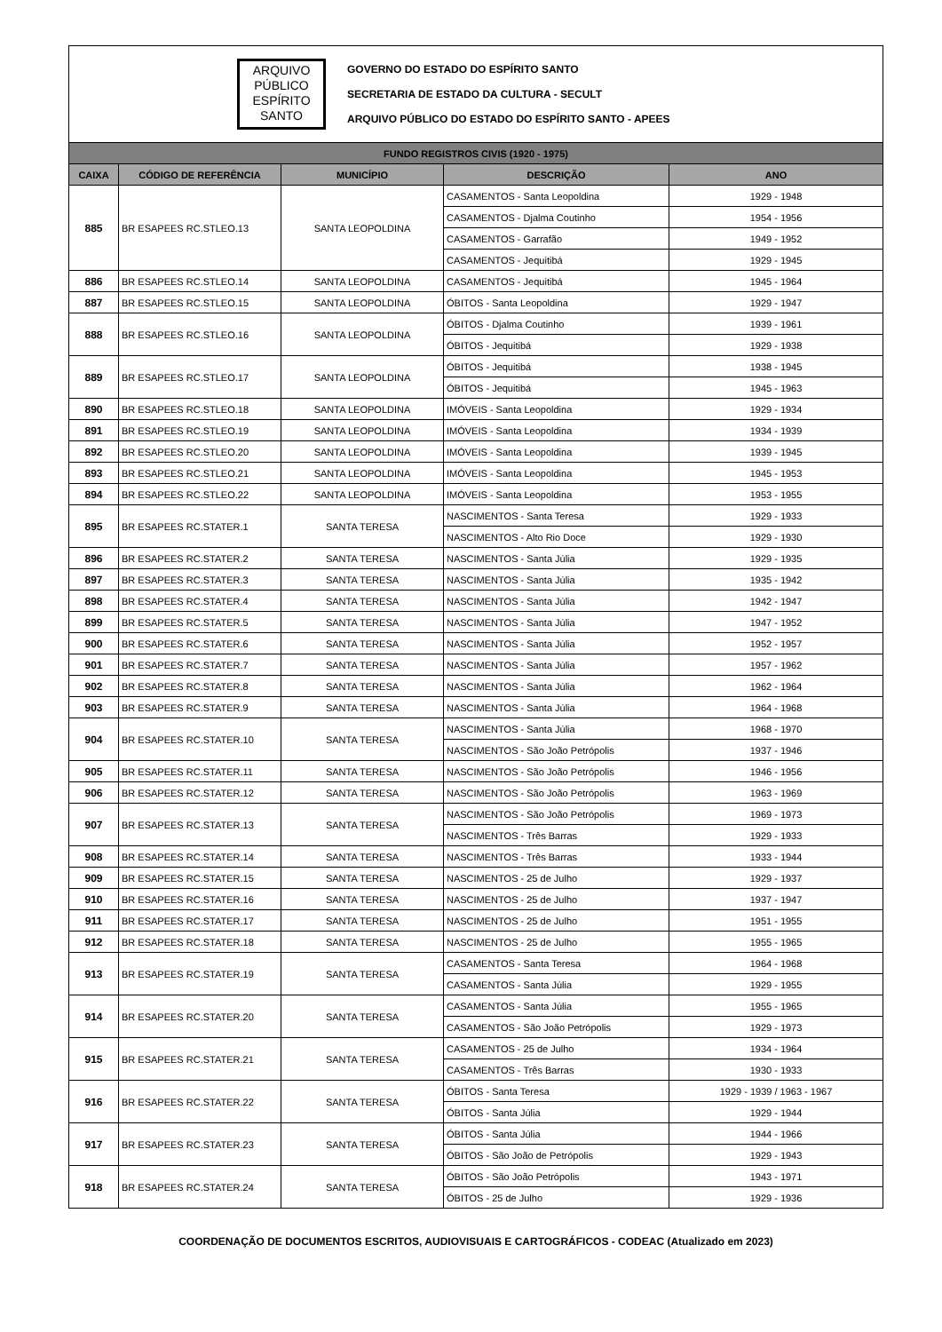ARQUIVO
PÚBLICO
ESPÍRITO
SANTO
GOVERNO DO ESTADO DO ESPÍRITO SANTO
SECRETARIA DE ESTADO DA CULTURA - SECULT
ARQUIVO PÚBLICO DO ESTADO DO ESPÍRITO SANTO - APEES
| FUNDO REGISTROS CIVIS (1920 - 1975) | | | | |
| CAIXA | CÓDIGO DE REFERÊNCIA | MUNICÍPIO | DESCRIÇÃO | ANO |
| 885 | BR ESAPEES RC.STLEO.13 | SANTA LEOPOLDINA | CASAMENTOS - Santa Leopoldina | 1929 - 1948 |
| | | | CASAMENTOS - Djalma Coutinho | 1954 - 1956 |
| | | | CASAMENTOS - Garrafão | 1949 - 1952 |
| | | | CASAMENTOS - Jequitibá | 1929 - 1945 |
| 886 | BR ESAPEES RC.STLEO.14 | SANTA LEOPOLDINA | CASAMENTOS - Jequitibá | 1945 - 1964 |
| 887 | BR ESAPEES RC.STLEO.15 | SANTA LEOPOLDINA | ÓBITOS - Santa Leopoldina | 1929 - 1947 |
| 888 | BR ESAPEES RC.STLEO.16 | SANTA LEOPOLDINA | ÓBITOS - Djalma Coutinho | 1939 - 1961 |
| | | | ÓBITOS - Jequitibá | 1929 - 1938 |
| 889 | BR ESAPEES RC.STLEO.17 | SANTA LEOPOLDINA | ÓBITOS - Jequitibá | 1938 - 1945 |
| | | | ÓBITOS - Jequitibá | 1945 - 1963 |
| 890 | BR ESAPEES RC.STLEO.18 | SANTA LEOPOLDINA | IMÓVEIS - Santa Leopoldina | 1929 - 1934 |
| 891 | BR ESAPEES RC.STLEO.19 | SANTA LEOPOLDINA | IMÓVEIS - Santa Leopoldina | 1934 - 1939 |
| 892 | BR ESAPEES RC.STLEO.20 | SANTA LEOPOLDINA | IMÓVEIS - Santa Leopoldina | 1939 - 1945 |
| 893 | BR ESAPEES RC.STLEO.21 | SANTA LEOPOLDINA | IMÓVEIS - Santa Leopoldina | 1945 - 1953 |
| 894 | BR ESAPEES RC.STLEO.22 | SANTA LEOPOLDINA | IMÓVEIS - Santa Leopoldina | 1953 - 1955 |
| 895 | BR ESAPEES RC.STATER.1 | SANTA TERESA | NASCIMENTOS - Santa Teresa | 1929 - 1933 |
| | | | NASCIMENTOS - Alto Rio Doce | 1929 - 1930 |
| 896 | BR ESAPEES RC.STATER.2 | SANTA TERESA | NASCIMENTOS - Santa Júlia | 1929 - 1935 |
| 897 | BR ESAPEES RC.STATER.3 | SANTA TERESA | NASCIMENTOS - Santa Júlia | 1935 - 1942 |
| 898 | BR ESAPEES RC.STATER.4 | SANTA TERESA | NASCIMENTOS - Santa Júlia | 1942 - 1947 |
| 899 | BR ESAPEES RC.STATER.5 | SANTA TERESA | NASCIMENTOS - Santa Júlia | 1947 - 1952 |
| 900 | BR ESAPEES RC.STATER.6 | SANTA TERESA | NASCIMENTOS - Santa Júlia | 1952 - 1957 |
| 901 | BR ESAPEES RC.STATER.7 | SANTA TERESA | NASCIMENTOS - Santa Júlia | 1957 - 1962 |
| 902 | BR ESAPEES RC.STATER.8 | SANTA TERESA | NASCIMENTOS - Santa Júlia | 1962 - 1964 |
| 903 | BR ESAPEES RC.STATER.9 | SANTA TERESA | NASCIMENTOS - Santa Júlia | 1964 - 1968 |
| 904 | BR ESAPEES RC.STATER.10 | SANTA TERESA | NASCIMENTOS - Santa Júlia | 1968 - 1970 |
| | | | NASCIMENTOS - São João Petrópolis | 1937 - 1946 |
| 905 | BR ESAPEES RC.STATER.11 | SANTA TERESA | NASCIMENTOS - São João Petrópolis | 1946 - 1956 |
| 906 | BR ESAPEES RC.STATER.12 | SANTA TERESA | NASCIMENTOS - São João Petrópolis | 1963 - 1969 |
| 907 | BR ESAPEES RC.STATER.13 | SANTA TERESA | NASCIMENTOS - São João Petrópolis | 1969 - 1973 |
| | | | NASCIMENTOS - Três Barras | 1929 - 1933 |
| 908 | BR ESAPEES RC.STATER.14 | SANTA TERESA | NASCIMENTOS - Três Barras | 1933 - 1944 |
| 909 | BR ESAPEES RC.STATER.15 | SANTA TERESA | NASCIMENTOS - 25 de Julho | 1929 - 1937 |
| 910 | BR ESAPEES RC.STATER.16 | SANTA TERESA | NASCIMENTOS - 25 de Julho | 1937 - 1947 |
| 911 | BR ESAPEES RC.STATER.17 | SANTA TERESA | NASCIMENTOS - 25 de Julho | 1951 - 1955 |
| 912 | BR ESAPEES RC.STATER.18 | SANTA TERESA | NASCIMENTOS - 25 de Julho | 1955 - 1965 |
| 913 | BR ESAPEES RC.STATER.19 | SANTA TERESA | CASAMENTOS - Santa Teresa | 1964 - 1968 |
| | | | CASAMENTOS - Santa Júlia | 1929 - 1955 |
| 914 | BR ESAPEES RC.STATER.20 | SANTA TERESA | CASAMENTOS - Santa Júlia | 1955 - 1965 |
| | | | CASAMENTOS - São João Petrópolis | 1929 - 1973 |
| 915 | BR ESAPEES RC.STATER.21 | SANTA TERESA | CASAMENTOS - 25 de Julho | 1934 - 1964 |
| | | | CASAMENTOS - Três Barras | 1930 - 1933 |
| 916 | BR ESAPEES RC.STATER.22 | SANTA TERESA | ÓBITOS - Santa Teresa | 1929 - 1939 / 1963 - 1967 |
| | | | ÓBITOS - Santa Júlia | 1929 - 1944 |
| 917 | BR ESAPEES RC.STATER.23 | SANTA TERESA | ÓBITOS - Santa Júlia | 1944 - 1966 |
| | | | ÓBITOS - São João de Petrópolis | 1929 - 1943 |
| 918 | BR ESAPEES RC.STATER.24 | SANTA TERESA | ÓBITOS - São João Petrópolis | 1943 - 1971 |
| | | | ÓBITOS - 25 de Julho | 1929 - 1936 |
COORDENAÇÃO DE DOCUMENTOS ESCRITOS, AUDIOVISUAIS E CARTOGRÁFICOS - CODEAC (Atualizado em 2023)